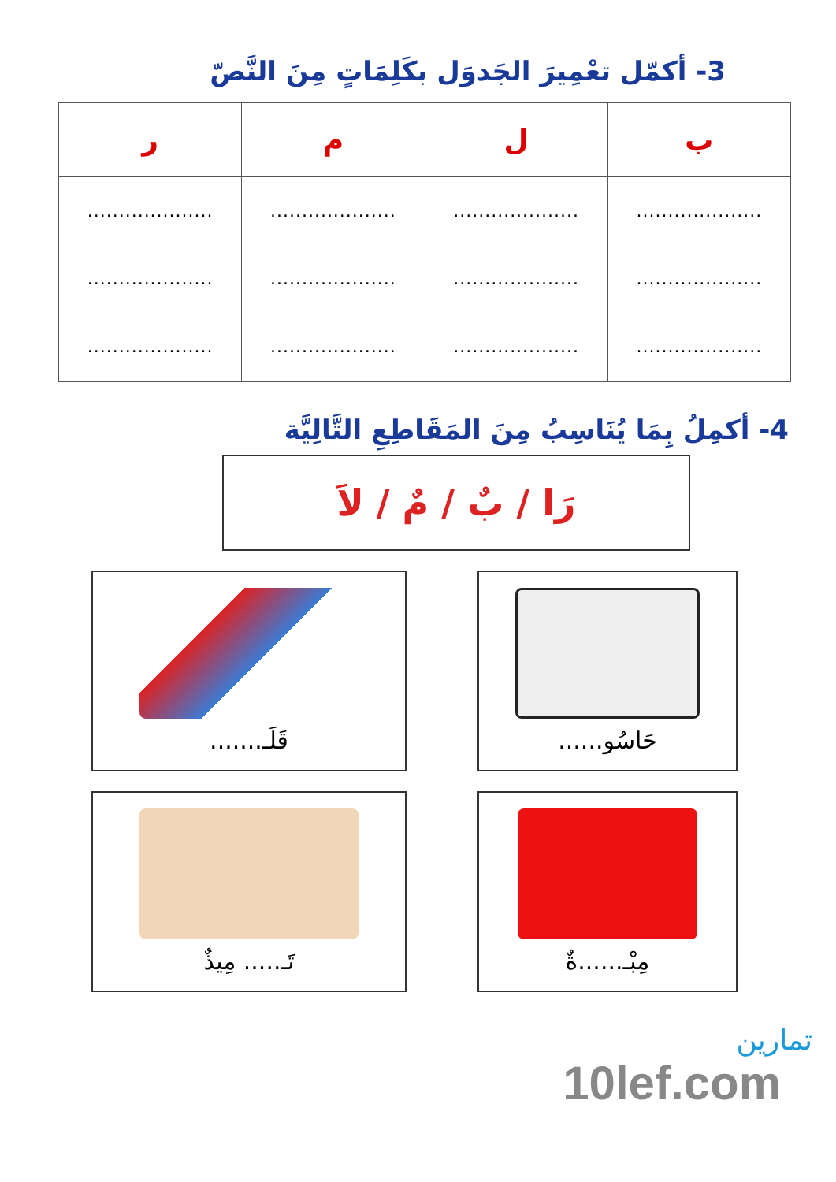3- أكمّل تعْمِيرَ الجَدوَل بكَلِمَاتٍ مِنَ النَّصّ
| ب | ل | م | ر |
| --- | --- | --- | --- |
| .................... .................... .................... | .................... .................... .................... | .................... .................... .................... | .................... .................... .................... |
4- أكمِلُ بِمَا يُنَاسِبُ مِنَ المَقَاطِعِ التَّالِيَّة
رَا / بٌ / مٌ / لاَ
حَاسُو......
قَلَـ.......
مِبْـ......ةٌ
تَـ..... مِيذٌ
تمارين
10lef.com